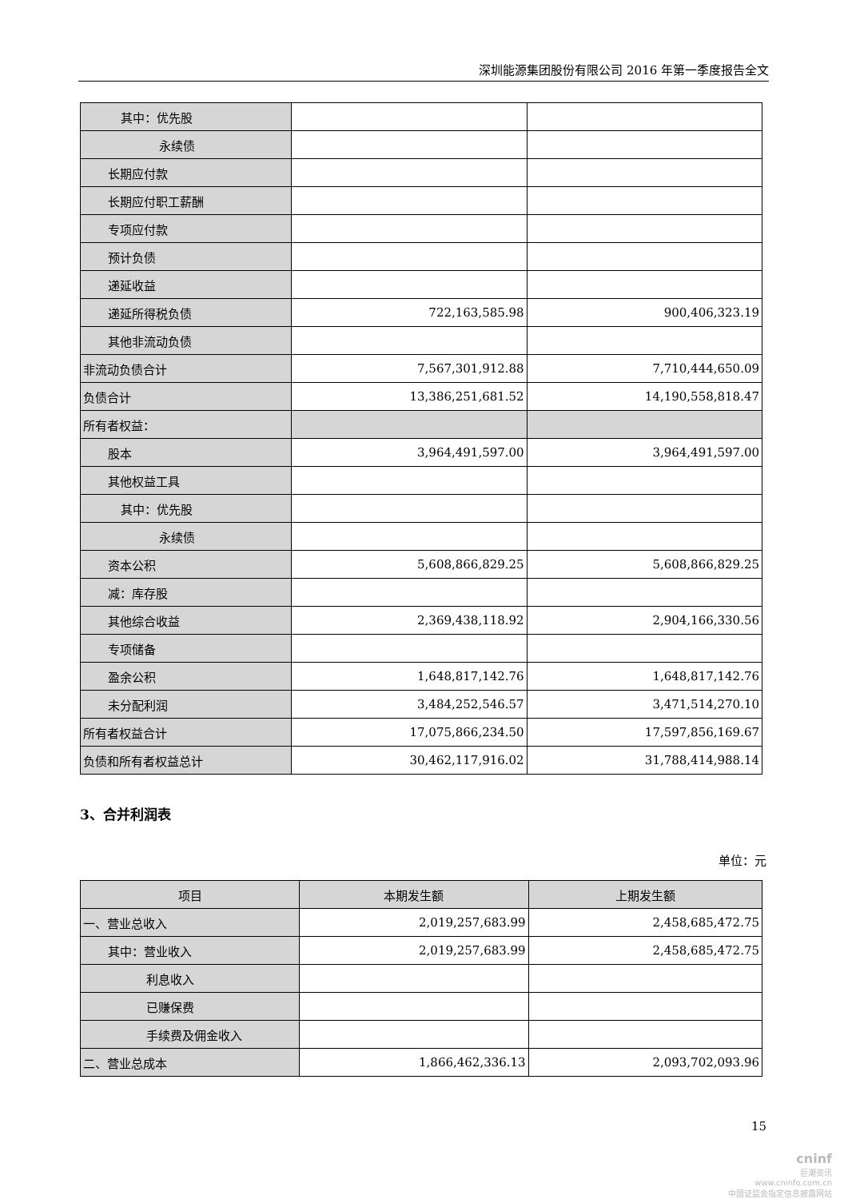深圳能源集团股份有限公司 2016 年第一季度报告全文
| 其中：优先股 | | |
| 永续债 | | |
| 长期应付款 | | |
| 长期应付职工薪酬 | | |
| 专项应付款 | | |
| 预计负债 | | |
| 递延收益 | | |
| 递延所得税负债 | 722,163,585.98 | 900,406,323.19 |
| 其他非流动负债 | | |
| 非流动负债合计 | 7,567,301,912.88 | 7,710,444,650.09 |
| 负债合计 | 13,386,251,681.52 | 14,190,558,818.47 |
| 所有者权益： | | |
| 股本 | 3,964,491,597.00 | 3,964,491,597.00 |
| 其他权益工具 | | |
| 其中：优先股 | | |
| 永续债 | | |
| 资本公积 | 5,608,866,829.25 | 5,608,866,829.25 |
| 减：库存股 | | |
| 其他综合收益 | 2,369,438,118.92 | 2,904,166,330.56 |
| 专项储备 | | |
| 盈余公积 | 1,648,817,142.76 | 1,648,817,142.76 |
| 未分配利润 | 3,484,252,546.57 | 3,471,514,270.10 |
| 所有者权益合计 | 17,075,866,234.50 | 17,597,856,169.67 |
| 负债和所有者权益总计 | 30,462,117,916.02 | 31,788,414,988.14 |
3、合并利润表
单位：元
| 项目 | 本期发生额 | 上期发生额 |
| --- | --- | --- |
| 一、营业总收入 | 2,019,257,683.99 | 2,458,685,472.75 |
| 其中：营业收入 | 2,019,257,683.99 | 2,458,685,472.75 |
| 利息收入 | | |
| 已赚保费 | | |
| 手续费及佣金收入 | | |
| 二、营业总成本 | 1,866,462,336.13 | 2,093,702,093.96 |
15
cninf
巨潮资讯
www.cninfo.com.cn
中国证监会指定信息披露网站